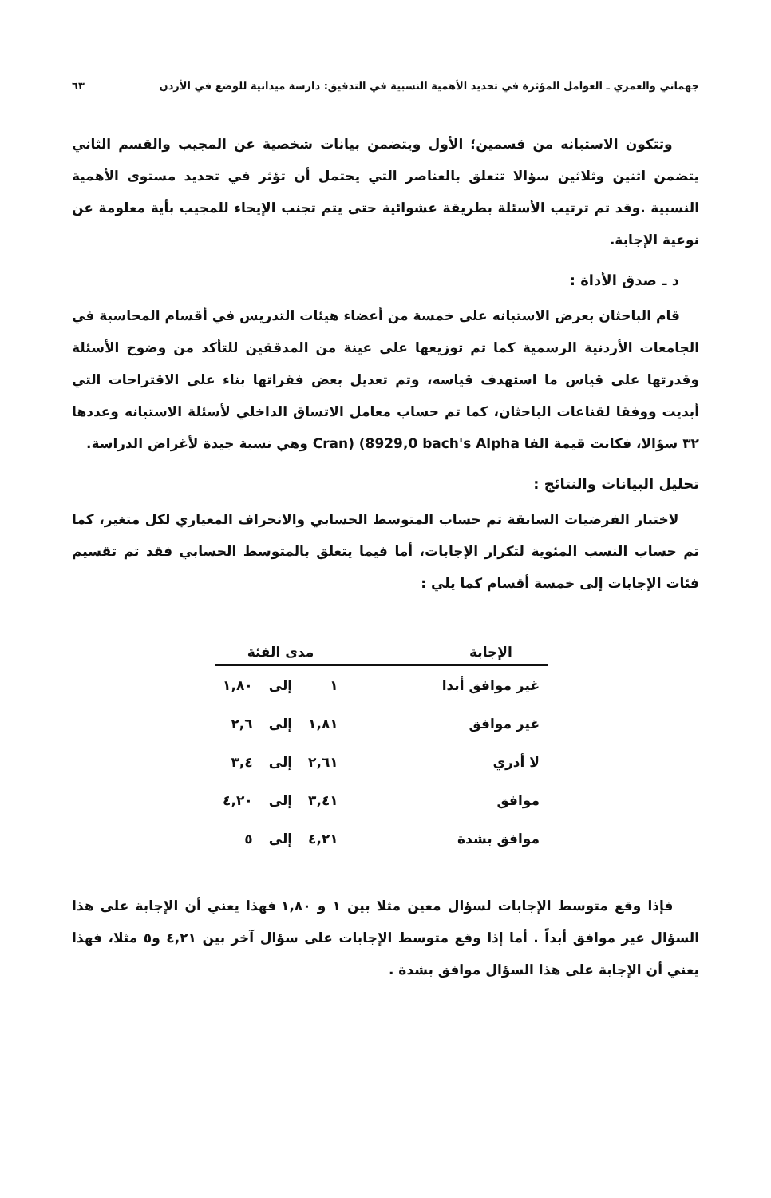جهماني والعمري ـ العوامل المؤثرة في تحديد الأهمية النسبية في التدقيق: دارسة ميدانية للوضع في الأردن ٦٣
وتتكون الاستبانه من قسمين؛ الأول ويتضمن بيانات شخصية عن المجيب والقسم الثاني يتضمن اثنين وثلاثين سؤالا تتعلق بالعناصر التي يحتمل أن تؤثر في تحديد مستوى الأهمية النسبية .وقد تم ترتيب الأسئلة بطريقة عشوائية حتى يتم تجنب الإيحاء للمجيب بأية معلومة عن نوعية الإجابة.
د ـ صدق الأداة :
قام الباحثان بعرض الاستبانه على خمسة من أعضاء هيئات التدريس في أقسام المحاسبة في الجامعات الأردنية الرسمية كما تم توزيعها على عينة من المدققين للتأكد من وضوح الأسئلة وقدرتها على قياس ما استهدف قياسه، وتم تعديل بعض فقراتها بناء على الاقتراحات التي أبديت ووفقا لقناعات الباحثان، كما تم حساب معامل الاتساق الداخلي لأسئلة الاستبانه وعددها ٣٢ سؤالا، فكانت قيمة الفا Cran) (8929,0 bach's Alpha وهي نسبة جيدة لأغراض الدراسة.
تحليل البيانات والنتائج :
لاختبار الفرضيات السابقة تم حساب المتوسط الحسابي والانحراف المعياري لكل متغير، كما تم حساب النسب المئوية لتكرار الإجابات، أما فيما يتعلق بالمتوسط الحسابي فقد تم تقسيم فئات الإجابات إلى خمسة أقسام كما يلي :
| الإجابة | | مدى الفئة | | |
| --- | --- | --- | --- | --- |
| غير موافق أبدا | | ١ | إلى | ١,٨٠ |
| غير موافق | | ١,٨١ | إلى | ٢,٦ |
| لا أدري | | ٢,٦١ | إلى | ٣,٤ |
| موافق | | ٣,٤١ | إلى | ٤,٢٠ |
| موافق بشدة | | ٤,٢١ | إلى | ٥ |
فإذا وقع متوسط الإجابات لسؤال معين مثلا بين ١ و ١,٨٠ فهذا يعني أن الإجابة على هذا السؤال غير موافق أبداً . أما إذا وقع متوسط الإجابات على سؤال آخر بين ٤,٢١ و٥ مثلا، فهذا يعني أن الإجابة على هذا السؤال موافق بشدة .